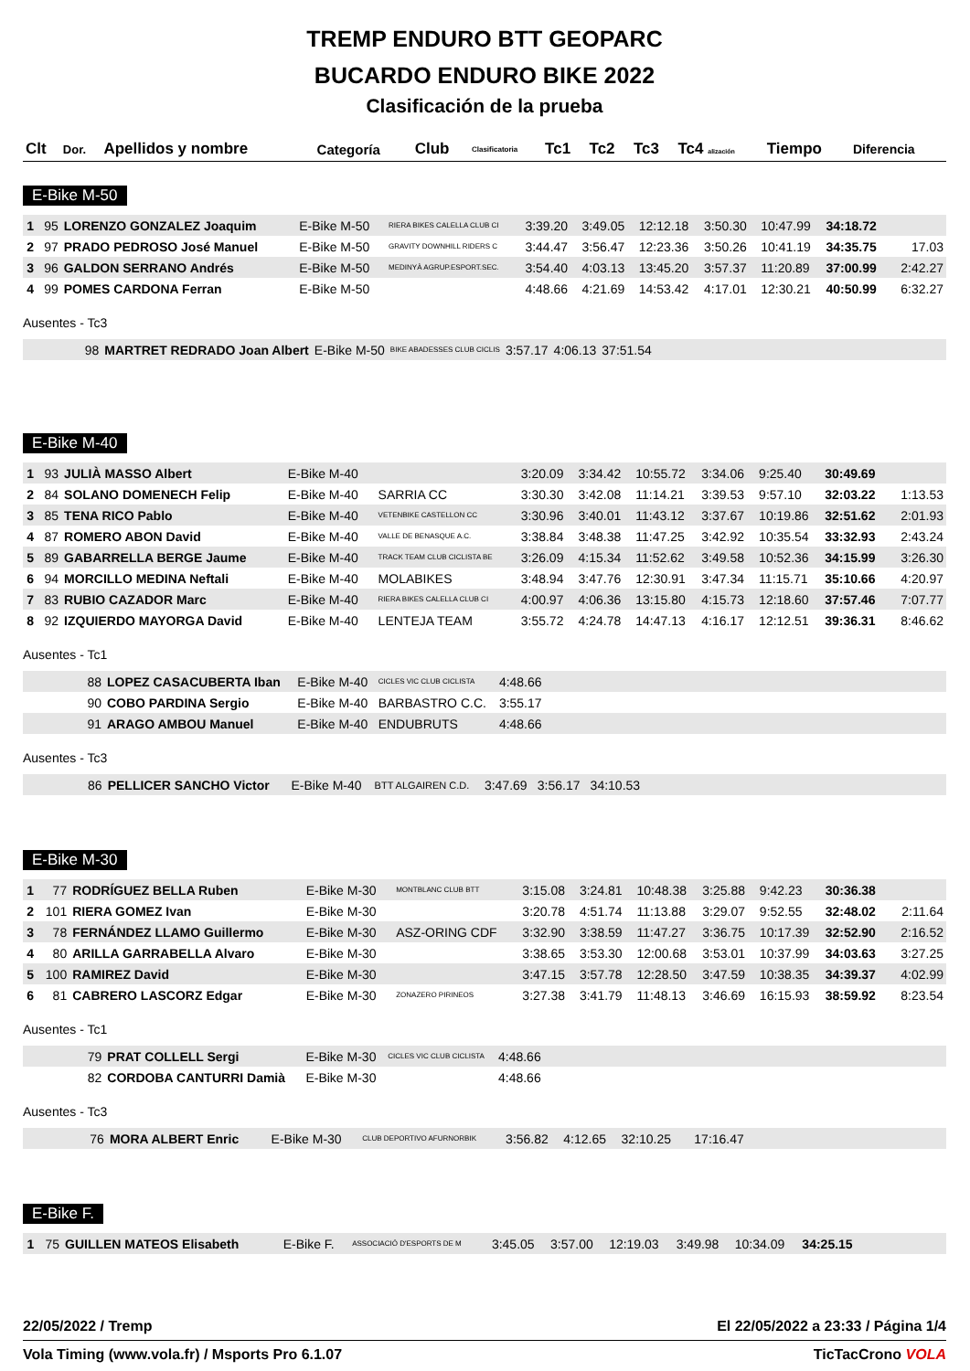TREMP ENDURO BTT GEOPARC
BUCARDO ENDURO BIKE 2022
Clasificación de la prueba
| Clt | Dor. | Apellidos y nombre | Categoría | Club | Clasificatoria | Tc1 | Tc2 | Tc3 | Tc4 alización | Tiempo | Diferencia |
| --- | --- | --- | --- | --- | --- | --- | --- | --- | --- | --- | --- |
E-Bike M-50
| 1 | 95 | LORENZO GONZALEZ Joaquim | E-Bike M-50 | RIERA BIKES CALELLA CLUB CI | 3:39.20 | 3:49.05 | 12:12.18 | 3:50.30 | 10:47.99 | 34:18.72 | |
| 2 | 97 | PRADO PEDROSO José Manuel | E-Bike M-50 | GRAVITY DOWNHILL RIDERS C | 3:44.47 | 3:56.47 | 12:23.36 | 3:50.26 | 10:41.19 | 34:35.75 | 17.03 |
| 3 | 96 | GALDON SERRANO Andrés | E-Bike M-50 | MEDINYÀ AGRUP.ESPORT.SEC. | 3:54.40 | 4:03.13 | 13:45.20 | 3:57.37 | 11:20.89 | 37:00.99 | 2:42.27 |
| 4 | 99 | POMES CARDONA Ferran | E-Bike M-50 | | 4:48.66 | 4:21.69 | 14:53.42 | 4:17.01 | 12:30.21 | 40:50.99 | 6:32.27 |
Ausentes - Tc3
| | 98 | MARTRET REDRADO Joan Albert | E-Bike M-50 | BIKE ABADESSES CLUB CICLIS | 3:57.17 | 4:06.13 | 37:51.54 | |
E-Bike M-40
| 1 | 93 | JULIÀ MASSO Albert | E-Bike M-40 | | 3:20.09 | 3:34.42 | 10:55.72 | 3:34.06 | 9:25.40 | 30:49.69 | |
| 2 | 84 | SOLANO DOMENECH Felip | E-Bike M-40 | SARRIA CC | 3:30.30 | 3:42.08 | 11:14.21 | 3:39.53 | 9:57.10 | 32:03.22 | 1:13.53 |
| 3 | 85 | TENA RICO Pablo | E-Bike M-40 | VETENBIKE CASTELLON CC | 3:30.96 | 3:40.01 | 11:43.12 | 3:37.67 | 10:19.86 | 32:51.62 | 2:01.93 |
| 4 | 87 | ROMERO ABON David | E-Bike M-40 | VALLE DE BENASQUE A.C. | 3:38.84 | 3:48.38 | 11:47.25 | 3:42.92 | 10:35.54 | 33:32.93 | 2:43.24 |
| 5 | 89 | GABARRELLA BERGE Jaume | E-Bike M-40 | TRACK TEAM CLUB CICLISTA BE | 3:26.09 | 4:15.34 | 11:52.62 | 3:49.58 | 10:52.36 | 34:15.99 | 3:26.30 |
| 6 | 94 | MORCILLO MEDINA Neftali | E-Bike M-40 | MOLABIKES | 3:48.94 | 3:47.76 | 12:30.91 | 3:47.34 | 11:15.71 | 35:10.66 | 4:20.97 |
| 7 | 83 | RUBIO CAZADOR Marc | E-Bike M-40 | RIERA BIKES CALELLA CLUB CI | 4:00.97 | 4:06.36 | 13:15.80 | 4:15.73 | 12:18.60 | 37:57.46 | 7:07.77 |
| 8 | 92 | IZQUIERDO MAYORGA David | E-Bike M-40 | LENTEJA TEAM | 3:55.72 | 4:24.78 | 14:47.13 | 4:16.17 | 12:12.51 | 39:36.31 | 8:46.62 |
Ausentes - Tc1
| | 88 | LOPEZ CASACUBERTA Iban | E-Bike M-40 | CICLES VIC CLUB CICLISTA | 4:48.66 | |
| | 90 | COBO PARDINA Sergio | E-Bike M-40 | BARBASTRO C.C. | 3:55.17 | |
| | 91 | ARAGO AMBOU Manuel | E-Bike M-40 | ENDUBRUTS | 4:48.66 | |
Ausentes - Tc3
| | 86 | PELLICER SANCHO Victor | E-Bike M-40 | BTT ALGAIREN C.D. | 3:47.69 | 3:56.17 | 34:10.53 | |
E-Bike M-30
| 1 | 77 | RODRÍGUEZ BELLA Ruben | E-Bike M-30 | MONTBLANC CLUB BTT | 3:15.08 | 3:24.81 | 10:48.38 | 3:25.88 | 9:42.23 | 30:36.38 | |
| 2 | 101 | RIERA GOMEZ Ivan | E-Bike M-30 | | 3:20.78 | 4:51.74 | 11:13.88 | 3:29.07 | 9:52.55 | 32:48.02 | 2:11.64 |
| 3 | 78 | FERNÁNDEZ LLAMO Guillermo | E-Bike M-30 | ASZ-ORING CDF | 3:32.90 | 3:38.59 | 11:47.27 | 3:36.75 | 10:17.39 | 32:52.90 | 2:16.52 |
| 4 | 80 | ARILLA GARRABELLA Alvaro | E-Bike M-30 | | 3:38.65 | 3:53.30 | 12:00.68 | 3:53.01 | 10:37.99 | 34:03.63 | 3:27.25 |
| 5 | 100 | RAMIREZ David | E-Bike M-30 | | 3:47.15 | 3:57.78 | 12:28.50 | 3:47.59 | 10:38.35 | 34:39.37 | 4:02.99 |
| 6 | 81 | CABRERO LASCORZ Edgar | E-Bike M-30 | ZONAZERO PIRINEOS | 3:27.38 | 3:41.79 | 11:48.13 | 3:46.69 | 16:15.93 | 38:59.92 | 8:23.54 |
Ausentes - Tc1
| | 79 | PRAT COLLELL Sergi | E-Bike M-30 | CICLES VIC CLUB CICLISTA | 4:48.66 | |
| | 82 | CORDOBA CANTURRI Damià | E-Bike M-30 | | 4:48.66 | |
Ausentes - Tc3
| | 76 | MORA ALBERT Enric | E-Bike M-30 | CLUB DEPORTIVO AFURNORBIK | 3:56.82 | 4:12.65 | 32:10.25 | | 17:16.47 | |
E-Bike F.
| 1 | 75 | GUILLEN MATEOS Elisabeth | E-Bike F. | ASSOCIACIÓ D'ESPORTS DE M | 3:45.05 | 3:57.00 | 12:19.03 | 3:49.98 | 10:34.09 | 34:25.15 | |
22/05/2022 / Tremp El 22/05/2022 a 23:33 / Página 1/4
Vola Timing (www.vola.fr) / Msports Pro 6.1.07 TicTacCrono VOLA